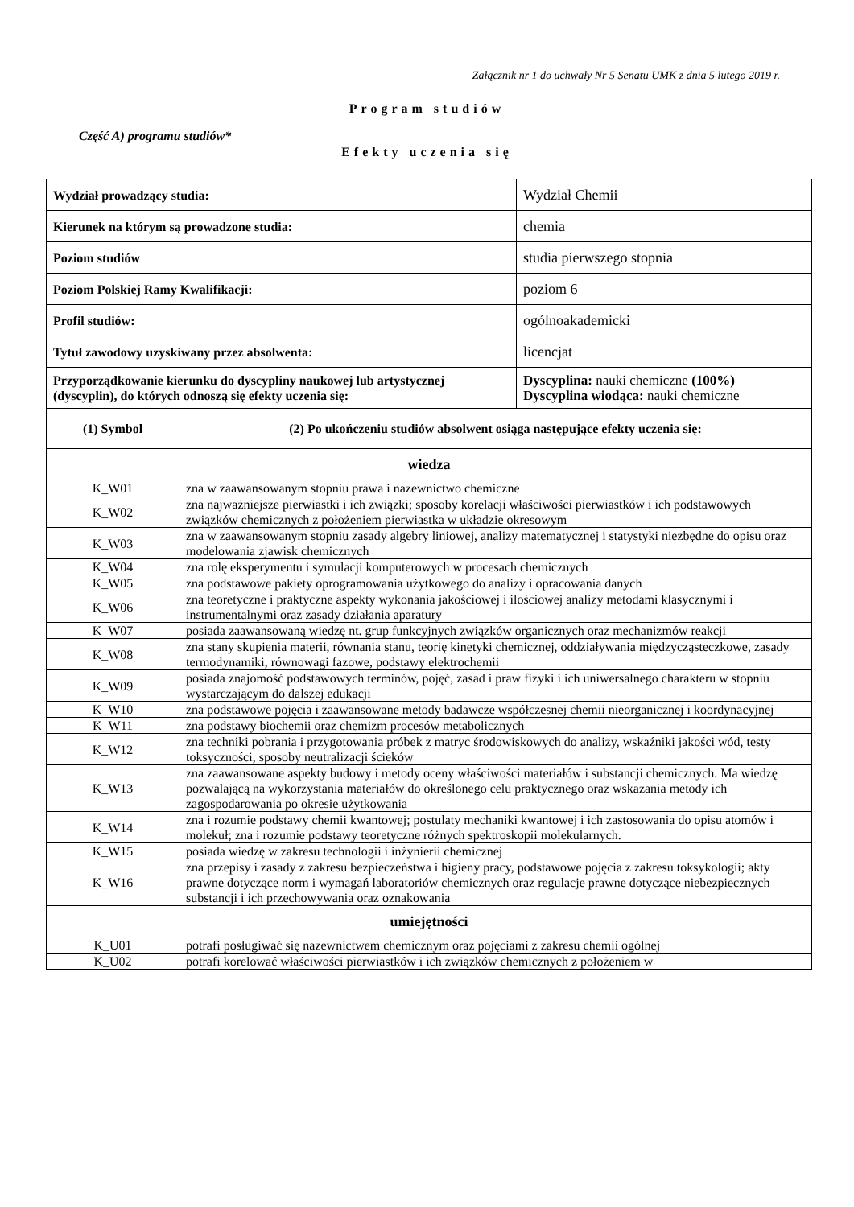Załącznik nr 1 do uchwały Nr 5 Senatu UMK z dnia 5 lutego 2019 r.
Program studiów
Część A) programu studiów*
Efekty uczenia się
| Wydział prowadzący studia: | | Wydział Chemii |
| Kierunek na którym są prowadzone studia: | | chemia |
| Poziom studiów | | studia pierwszego stopnia |
| Poziom Polskiej Ramy Kwalifikacji: | | poziom 6 |
| Profil studiów: | | ogólnoakademicki |
| Tytuł zawodowy uzyskiwany przez absolwenta: | | licencjat |
| Przyporządkowanie kierunku do dyscypliny naukowej lub artystycznej (dyscyplin), do których odnoszą się efekty uczenia się: | | Dyscyplina: nauki chemiczne (100%) Dyscyplina wiodąca: nauki chemiczne |
| (1) Symbol | (2) Po ukończeniu studiów absolwent osiąga następujące efekty uczenia się: | |
| wiedza | | |
| K_W01 | zna w zaawansowanym stopniu prawa i nazewnictwo chemiczne | |
| K_W02 | zna najważniejsze pierwiastki i ich związki; sposoby korelacji właściwości pierwiastków i ich podstawowych związków chemicznych z położeniem pierwiastka w układzie okresowym | |
| K_W03 | zna w zaawansowanym stopniu zasady algebry liniowej, analizy matematycznej i statystyki niezbędne do opisu oraz modelowania zjawisk chemicznych | |
| K_W04 | zna rolę eksperymentu i symulacji komputerowych w procesach chemicznych | |
| K_W05 | zna podstawowe pakiety oprogramowania użytkowego do analizy i opracowania danych | |
| K_W06 | zna teoretyczne i praktyczne aspekty wykonania jakościowej i ilościowej analizy metodami klasycznymi i instrumentalnymi oraz zasady działania aparatury | |
| K_W07 | posiada zaawansowaną wiedzę nt. grup funkcyjnych związków organicznych oraz mechanizmów reakcji | |
| K_W08 | zna stany skupienia materii, równania stanu, teorię kinetyki chemicznej, oddziaływania międzycząsteczkowe, zasady termodynamiki, równowagi fazowe, podstawy elektrochemii | |
| K_W09 | posiada znajomość podstawowych terminów, pojęć, zasad i praw fizyki i ich uniwersalnego charakteru w stopniu wystarczającym do dalszej edukacji | |
| K_W10 | zna podstawowe pojęcia i zaawansowane metody badawcze współczesnej chemii nieorganicznej i koordynacyjnej | |
| K_W11 | zna podstawy biochemii oraz chemizm procesów metabolicznych | |
| K_W12 | zna techniki pobrania i przygotowania próbek z matryc środowiskowych do analizy, wskaźniki jakości wód, testy toksyczności, sposoby neutralizacji ścieków | |
| K_W13 | zna zaawansowane aspekty budowy i metody oceny właściwości materiałów i substancji chemicznych. Ma wiedzę pozwalającą na wykorzystania materiałów do określonego celu praktycznego oraz wskazania metody ich zagospodarowania po okresie użytkowania | |
| K_W14 | zna i rozumie podstawy chemii kwantowej; postulaty mechaniki kwantowej i ich zastosowania do opisu atomów i molekuł; zna i rozumie podstawy teoretyczne różnych spektroskopii molekularnych. | |
| K_W15 | posiada wiedzę w zakresu technologii i inżynierii chemicznej | |
| K_W16 | zna przepisy i zasady z zakresu bezpieczeństwa i higieny pracy, podstawowe pojęcia z zakresu toksykologii; akty prawne dotyczące norm i wymagań laboratoriów chemicznych oraz regulacje prawne dotyczące niebezpiecznych substancji i ich przechowywania oraz oznakowania | |
| umiejętności | | |
| K_U01 | potrafi posługiwać się nazewnictwem chemicznym oraz pojęciami z zakresu chemii ogólnej | |
| K_U02 | potrafi korelować właściwości pierwiastków i ich związków chemicznych z położeniem w | |